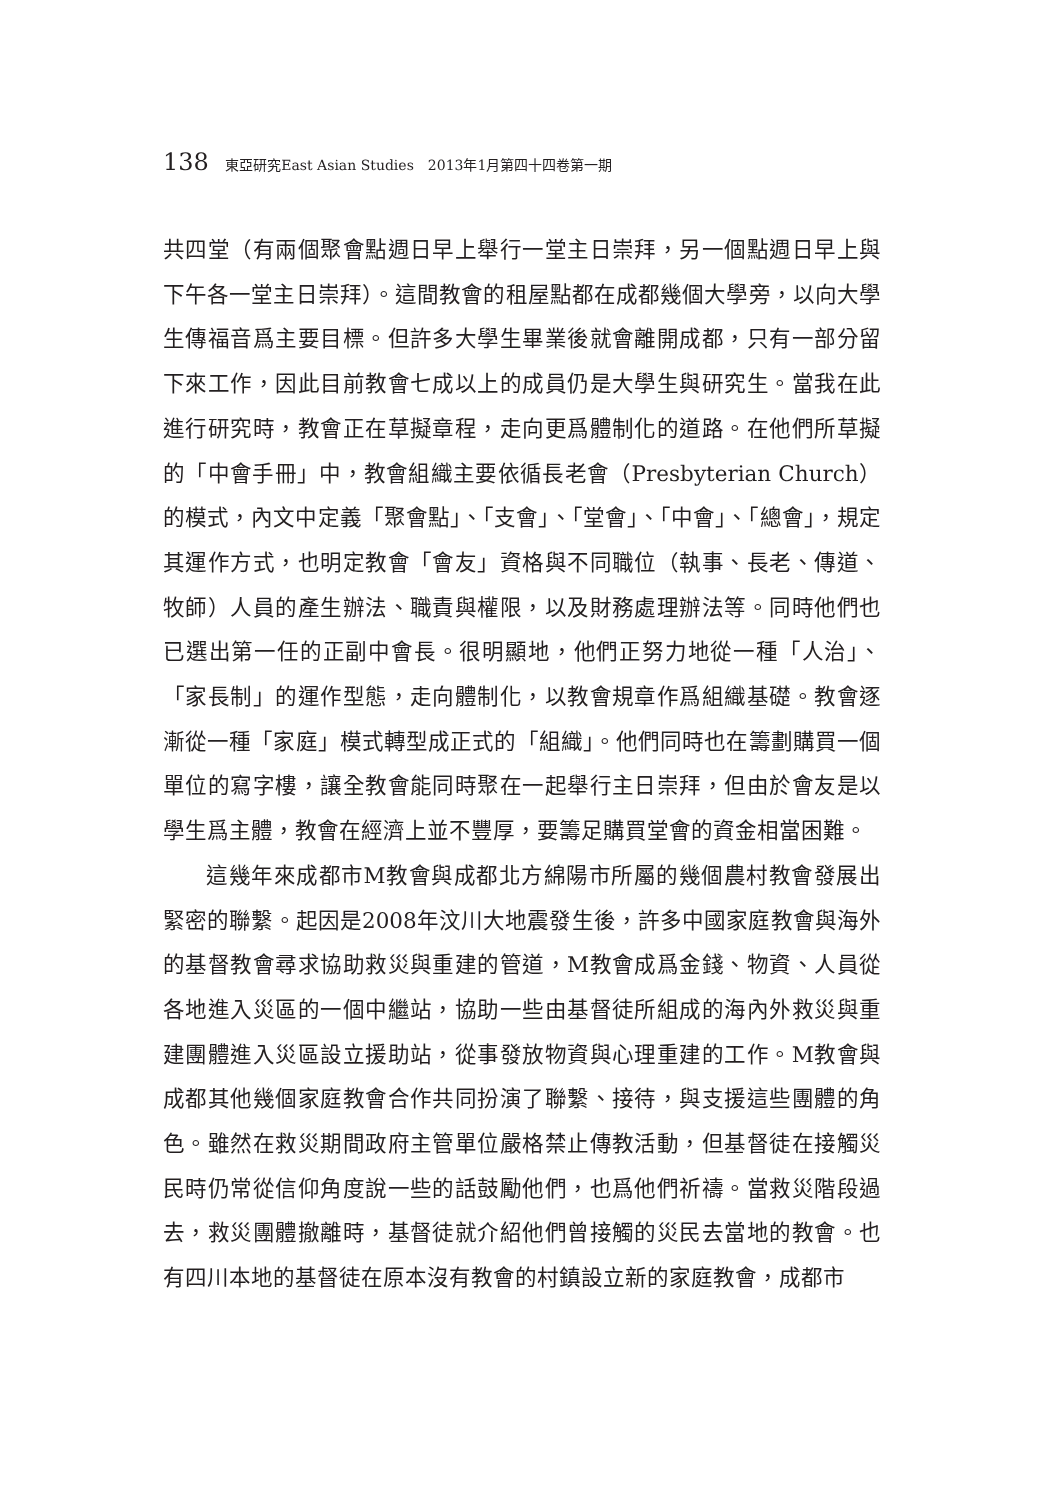138 東亞研究East Asian Studies　2013年1月第四十四卷第一期
共四堂（有兩個聚會點週日早上舉行一堂主日崇拜，另一個點週日早上與下午各一堂主日崇拜）。這間教會的租屋點都在成都幾個大學旁，以向大學生傳福音爲主要目標。但許多大學生畢業後就會離開成都，只有一部分留下來工作，因此目前教會七成以上的成員仍是大學生與研究生。當我在此進行研究時，教會正在草擬章程，走向更爲體制化的道路。在他們所草擬的「中會手冊」中，教會組織主要依循長老會（Presbyterian Church）的模式，內文中定義「聚會點」、「支會」、「堂會」、「中會」、「總會」，規定其運作方式，也明定教會「會友」資格與不同職位（執事、長老、傳道、牧師）人員的產生辦法、職責與權限，以及財務處理辦法等。同時他們也已選出第一任的正副中會長。很明顯地，他們正努力地從一種「人治」、「家長制」的運作型態，走向體制化，以教會規章作爲組織基礎。教會逐漸從一種「家庭」模式轉型成正式的「組織」。他們同時也在籌劃購買一個單位的寫字樓，讓全教會能同時聚在一起舉行主日崇拜，但由於會友是以學生爲主體，教會在經濟上並不豐厚，要籌足購買堂會的資金相當困難。
這幾年來成都市M教會與成都北方綿陽市所屬的幾個農村教會發展出緊密的聯繫。起因是2008年汶川大地震發生後，許多中國家庭教會與海外的基督教會尋求協助救災與重建的管道，M教會成爲金錢、物資、人員從各地進入災區的一個中繼站，協助一些由基督徒所組成的海內外救災與重建團體進入災區設立援助站，從事發放物資與心理重建的工作。M教會與成都其他幾個家庭教會合作共同扮演了聯繫、接待，與支援這些團體的角色。雖然在救災期間政府主管單位嚴格禁止傳教活動，但基督徒在接觸災民時仍常從信仰角度說一些的話鼓勵他們，也爲他們祈禱。當救災階段過去，救災團體撤離時，基督徒就介紹他們曾接觸的災民去當地的教會。也有四川本地的基督徒在原本沒有教會的村鎮設立新的家庭教會，成都市